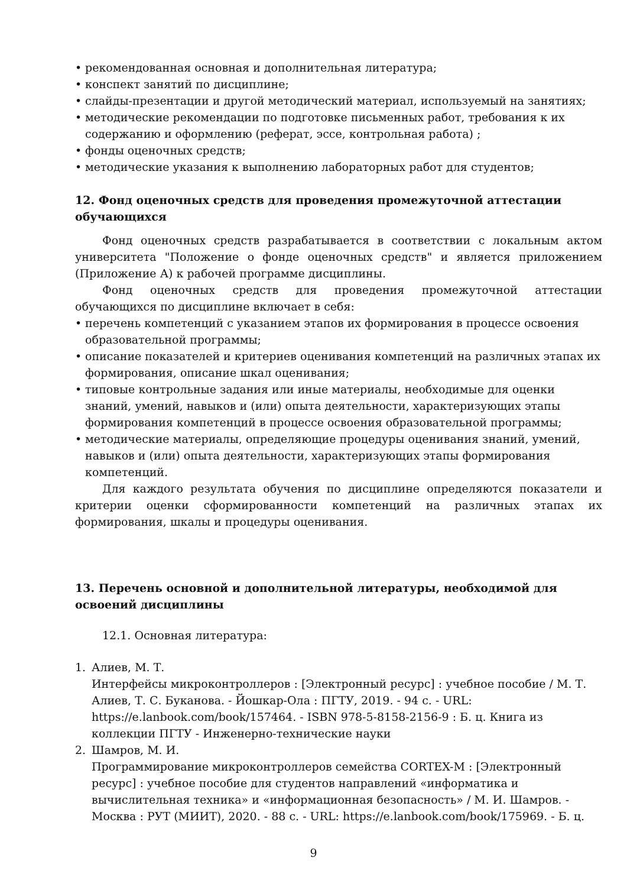• рекомендованная основная и дополнительная литература;
• конспект занятий по дисциплине;
• слайды-презентации и другой методический материал, используемый на занятиях;
• методические рекомендации по подготовке письменных работ, требования к их содержанию и оформлению (реферат, эссе, контрольная работа) ;
• фонды оценочных средств;
• методические указания к выполнению лабораторных работ для студентов;
12. Фонд оценочных средств для проведения промежуточной аттестации обучающихся
Фонд оценочных средств разрабатывается в соответствии с локальным актом университета "Положение о фонде оценочных средств" и является приложением (Приложение А) к рабочей программе дисциплины.
Фонд оценочных средств для проведения промежуточной аттестации обучающихся по дисциплине включает в себя:
• перечень компетенций с указанием этапов их формирования в процессе освоения образовательной программы;
• описание показателей и критериев оценивания компетенций на различных этапах их формирования, описание шкал оценивания;
• типовые контрольные задания или иные материалы, необходимые для оценки знаний, умений, навыков и (или) опыта деятельности, характеризующих этапы формирования компетенций в процессе освоения образовательной программы;
• методические материалы, определяющие процедуры оценивания знаний, умений, навыков и (или) опыта деятельности, характеризующих этапы формирования компетенций.
Для каждого результата обучения по дисциплине определяются показатели и критерии оценки сформированности компетенций на различных этапах их формирования, шкалы и процедуры оценивания.
13. Перечень основной и дополнительной литературы, необходимой для освоений дисциплины
12.1. Основная литература:
1. Алиев, М. Т.
Интерфейсы микроконтроллеров : [Электронный ресурс] : учебное пособие / М. Т. Алиев, Т. С. Буканова. - Йошкар-Ола : ПГТУ, 2019. - 94 с. - URL: https://e.lanbook.com/book/157464. - ISBN 978-5-8158-2156-9 : Б. ц. Книга из коллекции ПГТУ - Инженерно-технические науки
2. Шамров, М. И.
Программирование микроконтроллеров семейства CORTEX-M : [Электронный ресурс] : учебное пособие для студентов направлений «информатика и вычислительная техника» и «информационная безопасность» / М. И. Шамров. - Москва : РУТ (МИИТ), 2020. - 88 с. - URL: https://e.lanbook.com/book/175969. - Б. ц.
9